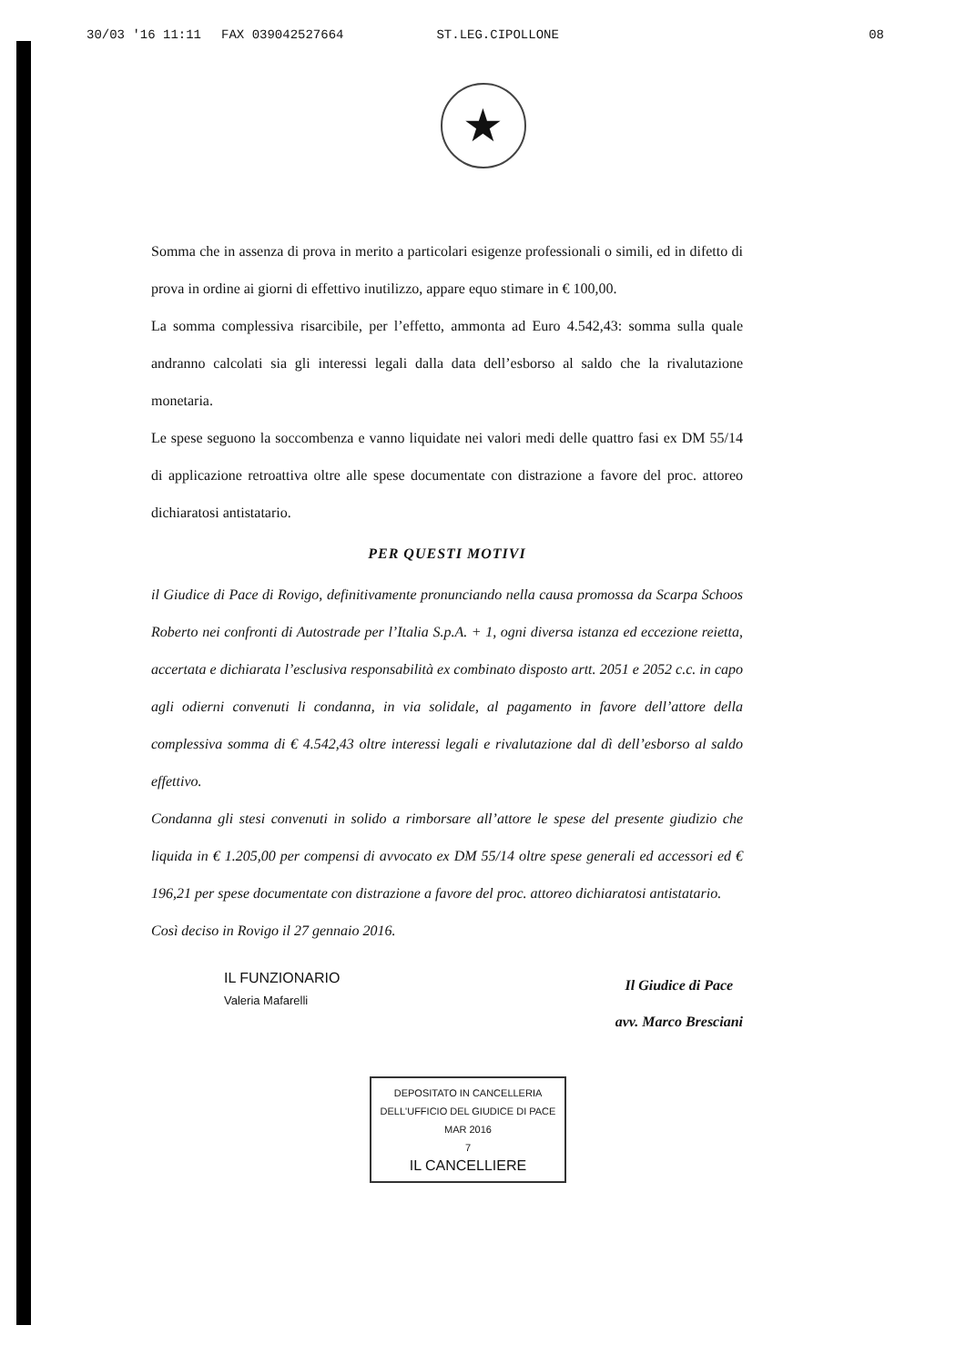30/03 '16 11:11 FAX 039042527664 ST.LEG.CIPOLLONE 08
★
Somma che in assenza di prova in merito a particolari esigenze professionali o simili, ed in difetto di prova in ordine ai giorni di effettivo inutilizzo, appare equo stimare in € 100,00.
La somma complessiva risarcibile, per l’effetto, ammonta ad Euro 4.542,43: somma sulla quale andranno calcolati sia gli interessi legali dalla data dell’esborso al saldo che la rivalutazione monetaria.
Le spese seguono la soccombenza e vanno liquidate nei valori medi delle quattro fasi ex DM 55/14 di applicazione retroattiva oltre alle spese documentate con distrazione a favore del proc. attoreo dichiaratosi antistatario.
PER QUESTI MOTIVI
il Giudice di Pace di Rovigo, definitivamente pronunciando nella causa promossa da Scarpa Schoos Roberto nei confronti di Autostrade per l’Italia S.p.A. + 1, ogni diversa istanza ed eccezione reietta, accertata e dichiarata l’esclusiva responsabilità ex combinato disposto artt. 2051 e 2052 c.c. in capo agli odierni convenuti li condanna, in via solidale, al pagamento in favore dell’attore della complessiva somma di € 4.542,43 oltre interessi legali e rivalutazione dal dì dell’esborso al saldo effettivo.
Condanna gli stesi convenuti in solido a rimborsare all’attore le spese del presente giudizio che liquida in € 1.205,00 per compensi di avvocato ex DM 55/14 oltre spese generali ed accessori ed € 196,21 per spese documentate con distrazione a favore del proc. attoreo dichiaratosi antistatario.
Così deciso in Rovigo il 27 gennaio 2016.
IL FUNZIONARIO
Valeria Mafarelli
Il Giudice di Pace
avv. Marco Bresciani
DEPOSITATO IN CANCELLERIA
DELL'UFFICIO DEL GIUDICE DI PACE
MAR 2016
7
IL CANCELLIERE